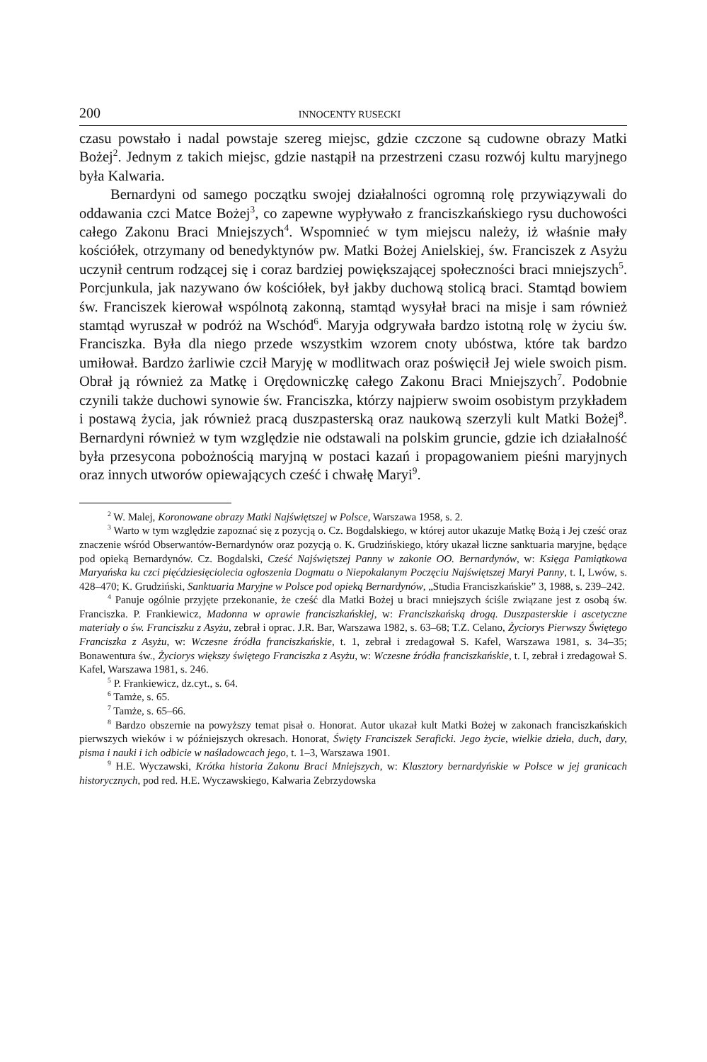200 INNOCENTY RUSECKI
czasu powstało i nadal powstaje szereg miejsc, gdzie czczone są cudowne obrazy Matki Bożej<sup>2</sup>. Jednym z takich miejsc, gdzie nastąpił na przestrzeni czasu rozwój kultu maryjnego była Kalwaria.
Bernardyni od samego początku swojej działalności ogromną rolę przywiązywali do oddawania czci Matce Bożej<sup>3</sup>, co zapewne wypływało z franciszkańskiego rysu duchowości całego Zakonu Braci Mniejszych<sup>4</sup>. Wspomnieć w tym miejscu należy, iż właśnie mały kościółek, otrzymany od benedyktynów pw. Matki Bożej Anielskiej, św. Franciszek z Asyżu uczynił centrum rodzącej się i coraz bardziej powiększającej społeczności braci mniejszych<sup>5</sup>. Porcjunkula, jak nazywano ów kościółek, był jakby duchową stolicą braci. Stamtąd bowiem św. Franciszek kierował wspólnotą zakonną, stamtąd wysyłał braci na misje i sam również stamtąd wyruszał w podróż na Wschód<sup>6</sup>. Maryja odgrywała bardzo istotną rolę w życiu św. Franciszka. Była dla niego przede wszystkim wzorem cnoty ubóstwa, które tak bardzo umiłował. Bardzo żarliwie czcił Maryję w modlitwach oraz poświęcił Jej wiele swoich pism. Obrał ją również za Matkę i Orędowniczkę całego Zakonu Braci Mniejszych<sup>7</sup>. Podobnie czynili także duchowi synowie św. Franciszka, którzy najpierw swoim osobistym przykładem i postawą życia, jak również pracą duszpasterską oraz naukową szerzyli kult Matki Bożej<sup>8</sup>. Bernardyni również w tym względzie nie odstawali na polskim gruncie, gdzie ich działalność była przesycona pobożnością maryjną w postaci kazań i propagowaniem pieśni maryjnych oraz innych utworów opiewających cześć i chwałę Maryi<sup>9</sup>.
<sup>2</sup> W. Malej, Koronowane obrazy Matki Najświętszej w Polsce, Warszawa 1958, s. 2.
<sup>3</sup> Warto w tym względzie zapoznać się z pozycją o. Cz. Bogdalskiego, w której autor ukazuje Matkę Bożą i Jej cześć oraz znaczenie wśród Obserwantów-Bernardynów oraz pozycją o. K. Grudzińskiego, który ukazał liczne sanktuaria maryjne, będące pod opieką Bernardynów. Cz. Bogdalski, Cześć Najświętszej Panny w zakonie OO. Bernardynów, w: Księga Pamiątkowa Maryańska ku czci pięćdziesięciolecia ogłoszenia Dogmatu o Niepokalanym Poczęciu Najświętszej Maryi Panny, t. I, Lwów, s. 428–470; K. Grudziński, Sanktuaria Maryjne w Polsce pod opieką Bernardynów, „Studia Franciszkańskie” 3, 1988, s. 239–242.
<sup>4</sup> Panuje ogólnie przyjęte przekonanie, że cześć dla Matki Bożej u braci mniejszych ściśle związane jest z osobą św. Franciszka. P. Frankiewicz, Madonna w oprawie franciszkańskiej, w: Franciszkańską drogą. Duszpasterskie i ascetyczne materiały o św. Franciszku z Asyżu, zebrał i oprac. J.R. Bar, Warszawa 1982, s. 63–68; T.Z. Celano, Życiorys Pierwszy Świętego Franciszka z Asyżu, w: Wczesne źródła franciszkańskie, t. 1, zebrał i zredagował S. Kafel, Warszawa 1981, s. 34–35; Bonawentura św., Życiorys większy świętego Franciszka z Asyżu, w: Wczesne źródła franciszkańskie, t. I, zebrał i zredagował S. Kafel, Warszawa 1981, s. 246.
<sup>5</sup> P. Frankiewicz, dz.cyt., s. 64.
<sup>6</sup> Tamże, s. 65.
<sup>7</sup> Tamże, s. 65–66.
<sup>8</sup> Bardzo obszernie na powyższy temat pisał o. Honorat. Autor ukazał kult Matki Bożej w zakonach franciszkańskich pierwszych wieków i w późniejszych okresach. Honorat, Święty Franciszek Seraficki. Jego życie, wielkie dzieła, duch, dary, pisma i nauki i ich odbicie w naśladowcach jego, t. 1–3, Warszawa 1901.
<sup>9</sup> H.E. Wyczawski, Krótka historia Zakonu Braci Mniejszych, w: Klasztory bernardyńskie w Polsce w jej granicach historycznych, pod red. H.E. Wyczawskiego, Kalwaria Zebrzydowska